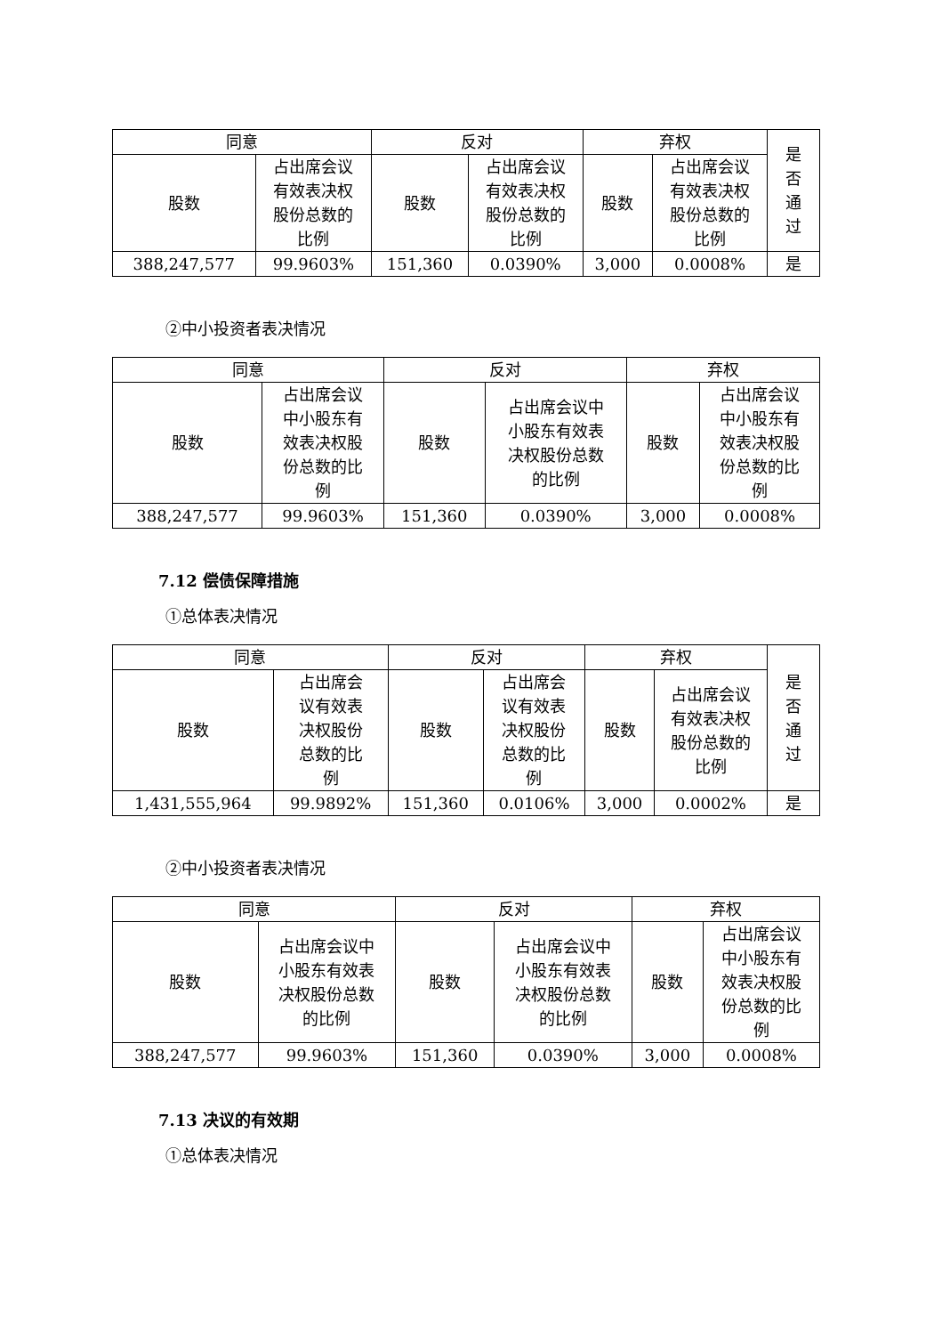| 同意 | | 反对 | | 弃权 | | 是 否 通 过 |
| --- | --- | --- | --- | --- | --- | --- |
| 股数 | 占出席会议 有效表决权 股份总数的 比例 | 股数 | 占出席会议 有效表决权 股份总数的 比例 | 股数 | 占出席会议 有效表决权 股份总数的 比例 | |
| 388,247,577 | 99.9603% | 151,360 | 0.0390% | 3,000 | 0.0008% | 是 |
②中小投资者表决情况
| 同意 | | 反对 | | 弃权 | |
| --- | --- | --- | --- | --- | --- |
| 股数 | 占出席会议 中小股东有 效表决权股 份总数的比 例 | 股数 | 占出席会议中 小股东有效表 决权股份总数 的比例 | 股数 | 占出席会议 中小股东有 效表决权股 份总数的比 例 |
| 388,247,577 | 99.9603% | 151,360 | 0.0390% | 3,000 | 0.0008% |
7.12 偿债保障措施
①总体表决情况
| 同意 | | 反对 | | 弃权 | | 是 否 通 过 |
| --- | --- | --- | --- | --- | --- | --- |
| 股数 | 占出席会 议有效表 决权股份 总数的比 例 | 股数 | 占出席会 议有效表 决权股份 总数的比 例 | 股数 | 占出席会议 有效表决权 股份总数的 比例 | |
| 1,431,555,964 | 99.9892% | 151,360 | 0.0106% | 3,000 | 0.0002% | 是 |
②中小投资者表决情况
| 同意 | | 反对 | | 弃权 | |
| --- | --- | --- | --- | --- | --- |
| 股数 | 占出席会议中 小股东有效表 决权股份总数 的比例 | 股数 | 占出席会议中 小股东有效表 决权股份总数 的比例 | 股数 | 占出席会议 中小股东有 效表决权股 份总数的比 例 |
| 388,247,577 | 99.9603% | 151,360 | 0.0390% | 3,000 | 0.0008% |
7.13 决议的有效期
①总体表决情况